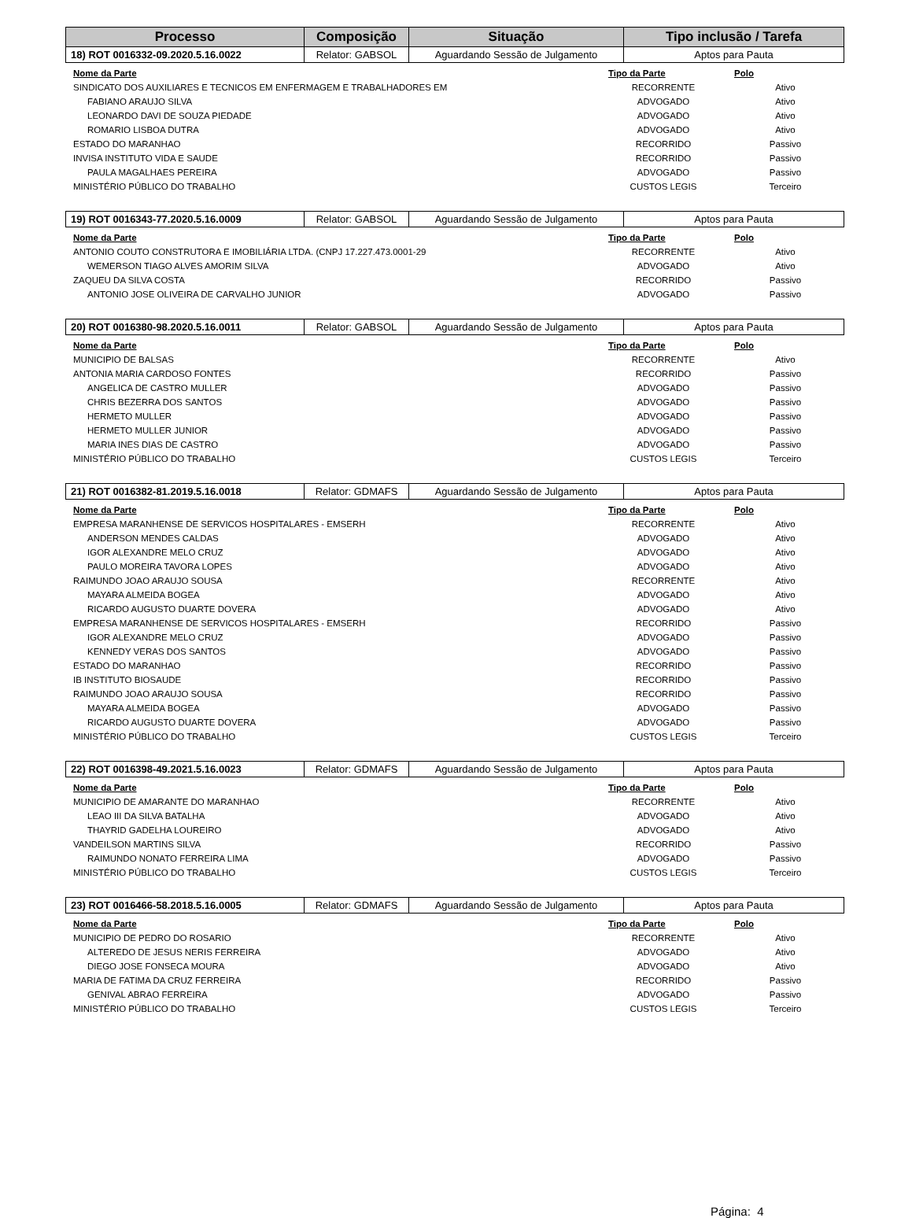| Processo | Composição | Situação | Tipo inclusão / Tarefa |
| --- | --- | --- | --- |
| 18) ROT 0016332-09.2020.5.16.0022 | Relator: GABSOL | Aguardando Sessão de Julgamento | Aptos para Pauta |
| Nome da Parte | Tipo da Parte | Polo |
| --- | --- | --- |
| SINDICATO DOS AUXILIARES E TECNICOS EM ENFERMAGEM E TRABALHADORES EM | RECORRENTE | Ativo |
| FABIANO ARAUJO SILVA | ADVOGADO | Ativo |
| LEONARDO DAVI DE SOUZA PIEDADE | ADVOGADO | Ativo |
| ROMARIO LISBOA DUTRA | ADVOGADO | Ativo |
| ESTADO DO MARANHAO | RECORRIDO | Passivo |
| INVISA INSTITUTO VIDA E SAUDE | RECORRIDO | Passivo |
| PAULA MAGALHAES PEREIRA | ADVOGADO | Passivo |
| MINISTÉRIO PÚBLICO DO TRABALHO | CUSTOS LEGIS | Terceiro |
| 19) ROT 0016343-77.2020.5.16.0009 | Relator: GABSOL | Aguardando Sessão de Julgamento | Aptos para Pauta |
| Nome da Parte | Tipo da Parte | Polo |
| --- | --- | --- |
| ANTONIO COUTO CONSTRUTORA E IMOBILIÁRIA LTDA. (CNPJ 17.227.473.0001-29 | RECORRENTE | Ativo |
| WEMERSON TIAGO ALVES AMORIM SILVA | ADVOGADO | Ativo |
| ZAQUEU DA SILVA COSTA | RECORRIDO | Passivo |
| ANTONIO JOSE OLIVEIRA DE CARVALHO JUNIOR | ADVOGADO | Passivo |
| 20) ROT 0016380-98.2020.5.16.0011 | Relator: GABSOL | Aguardando Sessão de Julgamento | Aptos para Pauta |
| Nome da Parte | Tipo da Parte | Polo |
| --- | --- | --- |
| MUNICIPIO DE BALSAS | RECORRENTE | Ativo |
| ANTONIA MARIA CARDOSO FONTES | RECORRIDO | Passivo |
| ANGELICA DE CASTRO MULLER | ADVOGADO | Passivo |
| CHRIS BEZERRA DOS SANTOS | ADVOGADO | Passivo |
| HERMETO MULLER | ADVOGADO | Passivo |
| HERMETO MULLER JUNIOR | ADVOGADO | Passivo |
| MARIA INES DIAS DE CASTRO | ADVOGADO | Passivo |
| MINISTÉRIO PÚBLICO DO TRABALHO | CUSTOS LEGIS | Terceiro |
| 21) ROT 0016382-81.2019.5.16.0018 | Relator: GDMAFS | Aguardando Sessão de Julgamento | Aptos para Pauta |
| Nome da Parte | Tipo da Parte | Polo |
| --- | --- | --- |
| EMPRESA MARANHENSE DE SERVICOS HOSPITALARES - EMSERH | RECORRENTE | Ativo |
| ANDERSON MENDES CALDAS | ADVOGADO | Ativo |
| IGOR ALEXANDRE MELO CRUZ | ADVOGADO | Ativo |
| PAULO MOREIRA TAVORA LOPES | ADVOGADO | Ativo |
| RAIMUNDO JOAO ARAUJO SOUSA | RECORRENTE | Ativo |
| MAYARA ALMEIDA BOGEA | ADVOGADO | Ativo |
| RICARDO AUGUSTO DUARTE DOVERA | ADVOGADO | Ativo |
| EMPRESA MARANHENSE DE SERVICOS HOSPITALARES - EMSERH | RECORRIDO | Passivo |
| IGOR ALEXANDRE MELO CRUZ | ADVOGADO | Passivo |
| KENNEDY VERAS DOS SANTOS | ADVOGADO | Passivo |
| ESTADO DO MARANHAO | RECORRIDO | Passivo |
| IB INSTITUTO BIOSAUDE | RECORRIDO | Passivo |
| RAIMUNDO JOAO ARAUJO SOUSA | RECORRIDO | Passivo |
| MAYARA ALMEIDA BOGEA | ADVOGADO | Passivo |
| RICARDO AUGUSTO DUARTE DOVERA | ADVOGADO | Passivo |
| MINISTÉRIO PÚBLICO DO TRABALHO | CUSTOS LEGIS | Terceiro |
| 22) ROT 0016398-49.2021.5.16.0023 | Relator: GDMAFS | Aguardando Sessão de Julgamento | Aptos para Pauta |
| Nome da Parte | Tipo da Parte | Polo |
| --- | --- | --- |
| MUNICIPIO DE AMARANTE DO MARANHAO | RECORRENTE | Ativo |
| LEAO III DA SILVA BATALHA | ADVOGADO | Ativo |
| THAYRID GADELHA LOUREIRO | ADVOGADO | Ativo |
| VANDEILSON MARTINS SILVA | RECORRIDO | Passivo |
| RAIMUNDO NONATO FERREIRA LIMA | ADVOGADO | Passivo |
| MINISTÉRIO PÚBLICO DO TRABALHO | CUSTOS LEGIS | Terceiro |
| 23) ROT 0016466-58.2018.5.16.0005 | Relator: GDMAFS | Aguardando Sessão de Julgamento | Aptos para Pauta |
| Nome da Parte | Tipo da Parte | Polo |
| --- | --- | --- |
| MUNICIPIO DE PEDRO DO ROSARIO | RECORRENTE | Ativo |
| ALTEREDO DE JESUS NERIS FERREIRA | ADVOGADO | Ativo |
| DIEGO JOSE FONSECA MOURA | ADVOGADO | Ativo |
| MARIA DE FATIMA DA CRUZ FERREIRA | RECORRIDO | Passivo |
| GENIVAL ABRAO FERREIRA | ADVOGADO | Passivo |
| MINISTÉRIO PÚBLICO DO TRABALHO | CUSTOS LEGIS | Terceiro |
Página: 4